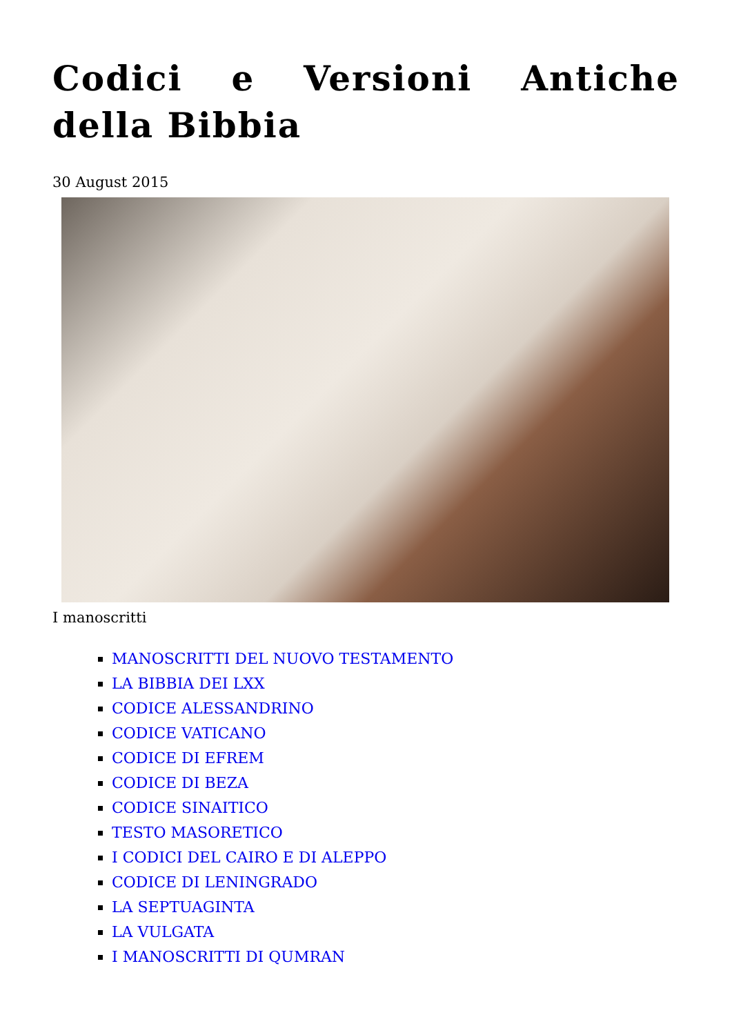Codici e Versioni Antiche della Bibbia
30 August 2015
I manoscritti
MANOSCRITTI DEL NUOVO TESTAMENTO
LA BIBBIA DEI LXX
CODICE ALESSANDRINO
CODICE VATICANO
CODICE DI EFREM
CODICE DI BEZA
CODICE SINAITICO
TESTO MASORETICO
I CODICI DEL CAIRO E DI ALEPPO
CODICE DI LENINGRADO
LA SEPTUAGINTA
LA VULGATA
I MANOSCRITTI DI QUMRAN